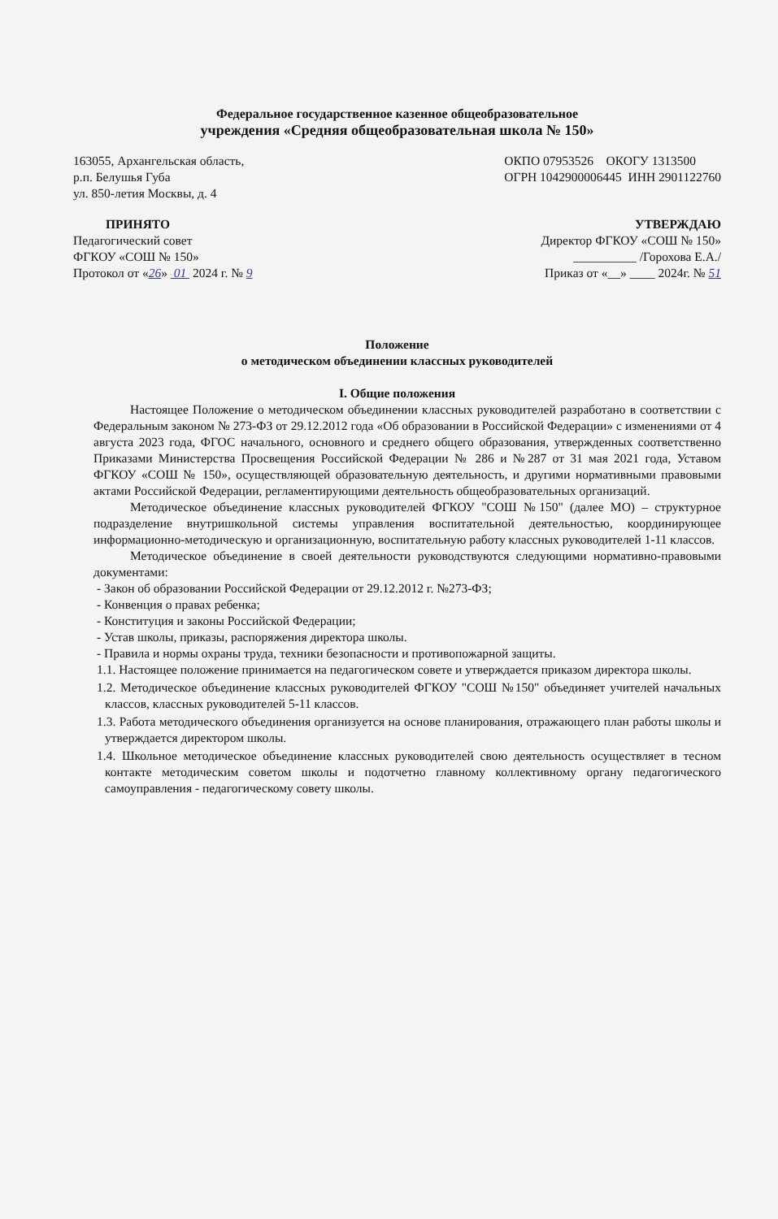Федеральное государственное казенное общеобразовательное
учреждения «Средняя общеобразовательная школа № 150»
163055, Архангельская область,
р.п. Белушья Губа
ул. 850-летия Москвы, д. 4
ОКПО 07953526 ОКОГУ 1313500
ОГРН 1042900006445 ИНН 2901122760
ПРИНЯТО
Педагогический совет
ФГКОУ «СОШ № 150»
Протокол от «26» 01 2024 г. № 9
УТВЕРЖДАЮ
Директор ФГКОУ «СОШ № 150»
__________ /Горохова Е.А./
Приказ от «__» ____ 2024г. № 51
Положение
о методическом объединении классных руководителей
I. Общие положения
Настоящее Положение о методическом объединении классных руководителей разработано в соответствии с Федеральным законом № 273-ФЗ от 29.12.2012 года «Об образовании в Российской Федерации» с изменениями от 4 августа 2023 года, ФГОС начального, основного и среднего общего образования, утвержденных соответственно Приказами Министерства Просвещения Российской Федерации № 286 и №287 от 31 мая 2021 года, Уставом ФГКОУ «СОШ № 150», осуществляющей образовательную деятельность, и другими нормативными правовыми актами Российской Федерации, регламентирующими деятельность общеобразовательных организаций.
Методическое объединение классных руководителей ФГКОУ "СОШ №150" (далее МО) – структурное подразделение внутришкольной системы управления воспитательной деятельностью, координирующее информационно-методическую и организационную, воспитательную работу классных руководителей 1-11 классов.
Методическое объединение в своей деятельности руководствуются следующими нормативно-правовыми документами:
- Закон об образовании Российской Федерации от 29.12.2012 г. №273-ФЗ;
- Конвенция о правах ребенка;
- Конституция и законы Российской Федерации;
- Устав школы, приказы, распоряжения директора школы.
- Правила и нормы охраны труда, техники безопасности и противопожарной защиты.
1.1. Настоящее положение принимается на педагогическом совете и утверждается приказом директора школы.
1.2. Методическое объединение классных руководителей ФГКОУ "СОШ №150" объединяет учителей начальных классов, классных руководителей 5-11 классов.
1.3. Работа методического объединения организуется на основе планирования, отражающего план работы школы и утверждается директором школы.
1.4. Школьное методическое объединение классных руководителей свою деятельность осуществляет в тесном контакте методическим советом школы и подотчетно главному коллективному органу педагогического самоуправления - педагогическому совету школы.